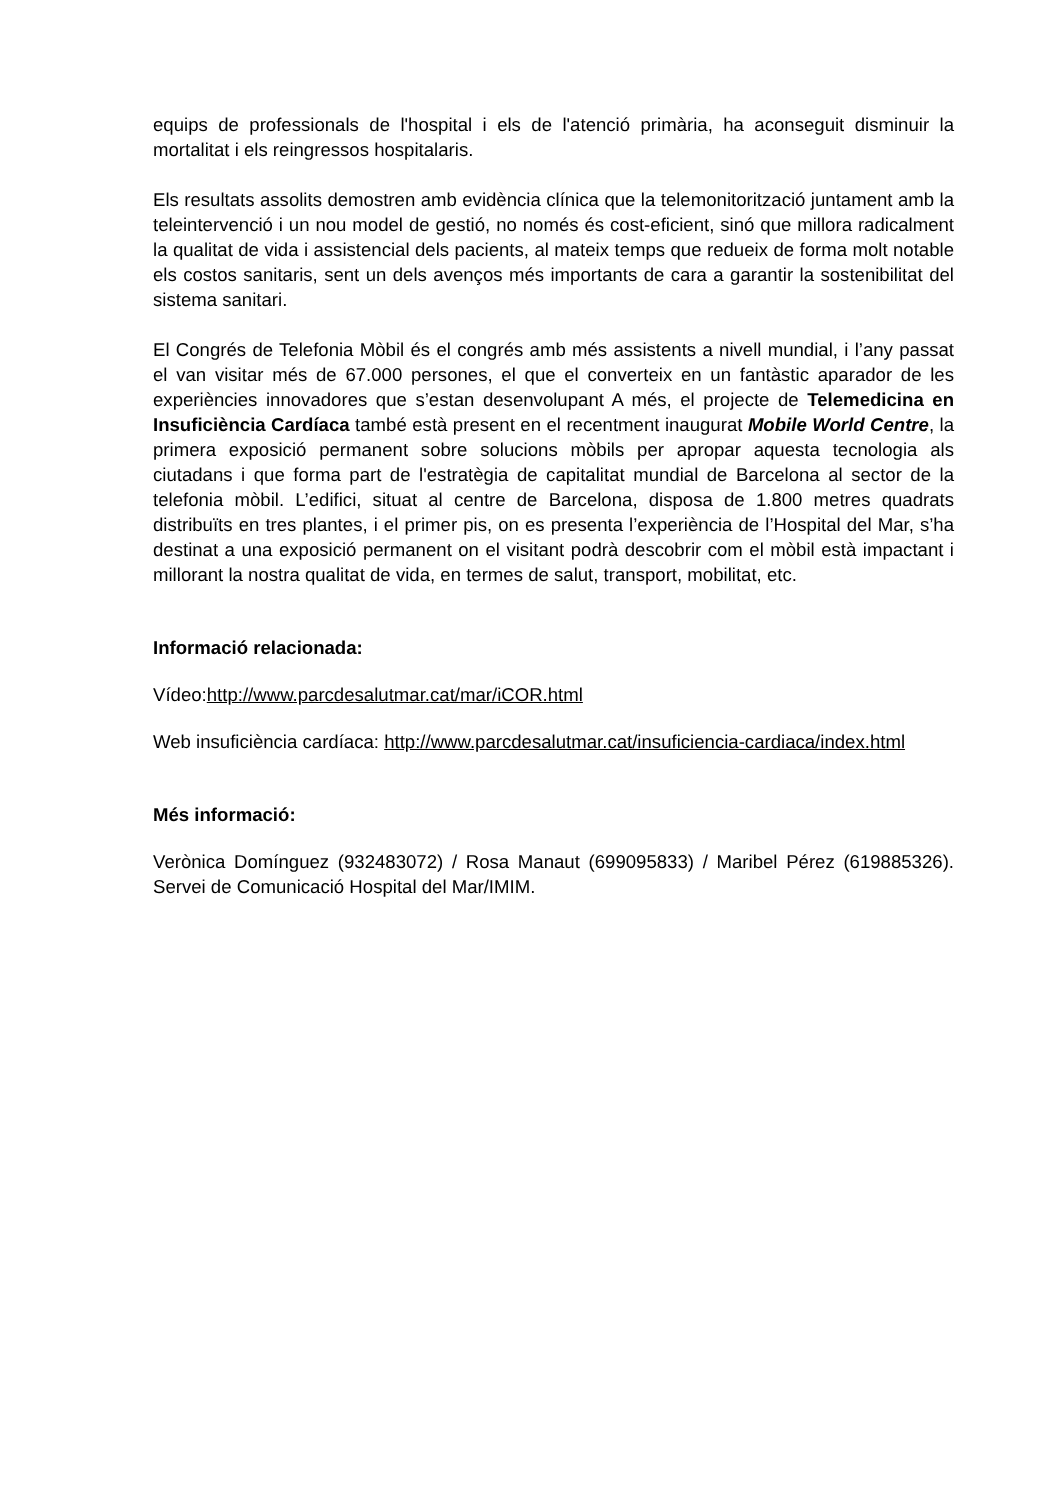equips de professionals de l'hospital i els de l'atenció primària, ha aconseguit disminuir la mortalitat i els reingressos hospitalaris.
Els resultats assolits demostren amb evidència clínica que la telemonitorització juntament amb la teleintervenció i un nou model de gestió, no només és cost-eficient, sinó que millora radicalment la qualitat de vida i assistencial dels pacients, al mateix temps que redueix de forma molt notable els costos sanitaris, sent un dels avenços més importants de cara a garantir la sostenibilitat del sistema sanitari.
El Congrés de Telefonia Mòbil és el congrés amb més assistents a nivell mundial, i l’any passat el van visitar més de 67.000 persones, el que el converteix en un fantàstic aparador de les experiències innovadores que s’estan desenvolupant A més, el projecte de Telemedicina en Insuficiència Cardíaca també està present en el recentment inaugurat Mobile World Centre, la primera exposició permanent sobre solucions mòbils per apropar aquesta tecnologia als ciutadans i que forma part de l'estratègia de capitalitat mundial de Barcelona al sector de la telefonia mòbil. L’edifici, situat al centre de Barcelona, disposa de 1.800 metres quadrats distribuïts en tres plantes, i el primer pis, on es presenta l’experiència de l’Hospital del Mar, s’ha destinat a una exposició permanent on el visitant podrà descobrir com el mòbil està impactant i millorant la nostra qualitat de vida, en termes de salut, transport, mobilitat, etc.
Informació relacionada:
Vídeo:http://www.parcdesalutmar.cat/mar/iCOR.html
Web insuficiència cardíaca: http://www.parcdesalutmar.cat/insuficiencia-cardiaca/index.html
Més informació:
Verònica Domínguez (932483072) / Rosa Manaut (699095833) / Maribel Pérez (619885326). Servei de Comunicació Hospital del Mar/IMIM.